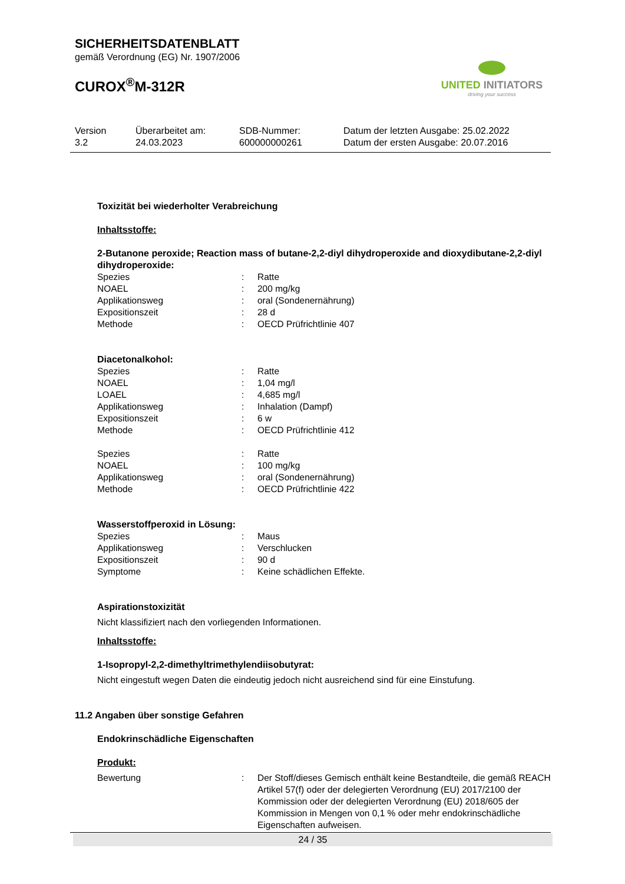SICHERHEITSDATENBLATT
gemäß Verordnung (EG) Nr. 1907/2006
CUROX<sup>®</sup>M-312R
UNITED INITIATORS
driving your success
Version
3.2
Überarbeitet am:
24.03.2023
SDB-Nummer:
600000000261
Datum der letzten Ausgabe: 25.02.2022
Datum der ersten Ausgabe: 20.07.2016
Toxizität bei wiederholter Verabreichung
Inhaltsstoffe:
2-Butanone peroxide; Reaction mass of butane-2,2-diyl dihydroperoxide and dioxydibutane-2,2-diyl dihydroperoxide:
Spezies : Ratte
NOAEL : 200 mg/kg
Applikationsweg : oral (Sondenernährung)
Expositionszeit : 28 d
Methode : OECD Prüfrichtlinie 407
Diacetonalkohol:
Spezies : Ratte
NOAEL : 1,04 mg/l
LOAEL : 4,685 mg/l
Applikationsweg : Inhalation (Dampf)
Expositionszeit : 6 w
Methode : OECD Prüfrichtlinie 412
Spezies : Ratte
NOAEL : 100 mg/kg
Applikationsweg : oral (Sondenernährung)
Methode : OECD Prüfrichtlinie 422
Wasserstoffperoxid in Lösung:
Spezies : Maus
Applikationsweg : Verschlucken
Expositionszeit : 90 d
Symptome : Keine schädlichen Effekte.
Aspirationstoxizität
Nicht klassifiziert nach den vorliegenden Informationen.
Inhaltsstoffe:
1-Isopropyl-2,2-dimethyltrimethylendiisobutyrat:
Nicht eingestuft wegen Daten die eindeutig jedoch nicht ausreichend sind für eine Einstufung.
11.2 Angaben über sonstige Gefahren
Endokrinschädliche Eigenschaften
Produkt:
Bewertung : Der Stoff/dieses Gemisch enthält keine Bestandteile, die gemäß REACH Artikel 57(f) oder der delegierten Verordnung (EU) 2017/2100 der Kommission oder der delegierten Verordnung (EU) 2018/605 der Kommission in Mengen von 0,1 % oder mehr endokrinschädliche Eigenschaften aufweisen.
24 / 35